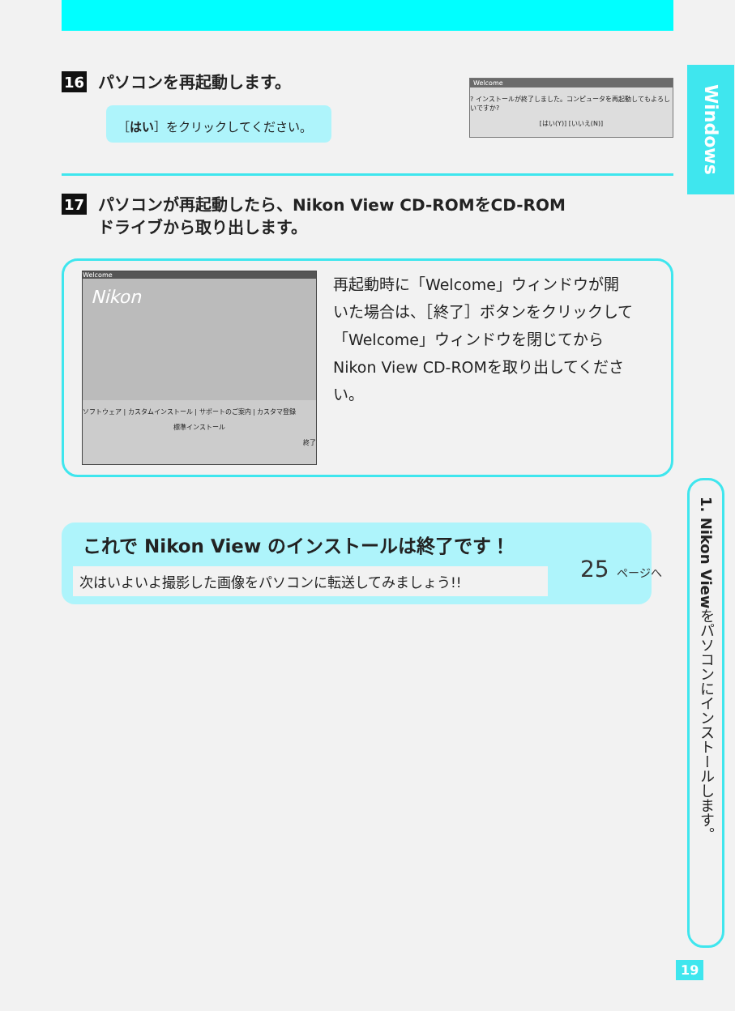16 パソコンを再起動します。
Welcome
? インストールが終了しました。コンピュータを再起動してもよろしいですか?
[はい(Y)] [いいえ(N)]
［はい］をクリックしてください。
17 パソコンが再起動したら、Nikon View CD-ROMをCD-ROM
ドライブから取り出します。
Welcome
Nikon
ソフトウェア | カスタムインストール | サポートのご案内 | カスタマ登録
標準インストール
終了
再起動時に「Welcome」ウィンドウが開いた場合は、［終了］ボタンをクリックして「Welcome」ウィンドウを閉じてからNikon View CD-ROMを取り出してください。
これで Nikon View のインストールは終了です！
次はいよいよ撮影した画像をパソコンに転送してみましょう!!
25 ページへ
Windows
1. Nikon View をパソコンにインストールします。
19